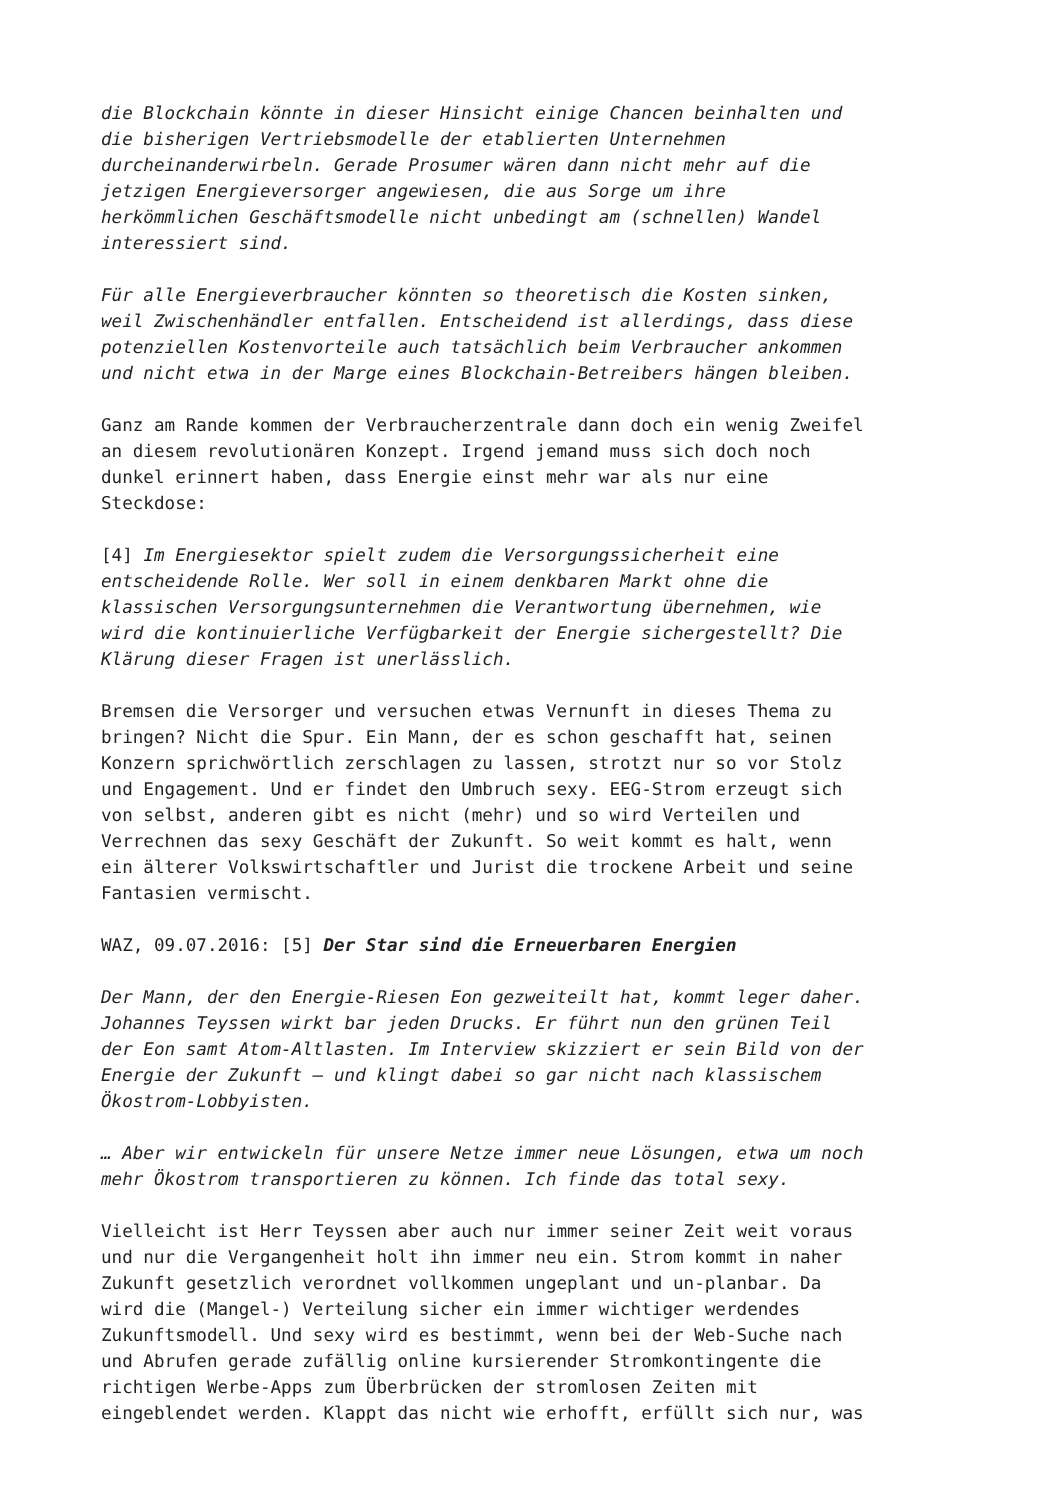die Blockchain könnte in dieser Hinsicht einige Chancen beinhalten und die bisherigen Vertriebsmodelle der etablierten Unternehmen durcheinanderwirbeln. Gerade Prosumer wären dann nicht mehr auf die jetzigen Energieversorger angewiesen, die aus Sorge um ihre herkömmlichen Geschäftsmodelle nicht unbedingt am (schnellen) Wandel interessiert sind.
Für alle Energieverbraucher könnten so theoretisch die Kosten sinken, weil Zwischenhändler entfallen. Entscheidend ist allerdings, dass diese potenziellen Kostenvorteile auch tatsächlich beim Verbraucher ankommen und nicht etwa in der Marge eines Blockchain-Betreibers hängen bleiben.
Ganz am Rande kommen der Verbraucherzentrale dann doch ein wenig Zweifel an diesem revolutionären Konzept. Irgend jemand muss sich doch noch dunkel erinnert haben, dass Energie einst mehr war als nur eine Steckdose:
[4] Im Energiesektor spielt zudem die Versorgungssicherheit eine entscheidende Rolle. Wer soll in einem denkbaren Markt ohne die klassischen Versorgungsunternehmen die Verantwortung übernehmen, wie wird die kontinuierliche Verfügbarkeit der Energie sichergestellt? Die Klärung dieser Fragen ist unerlässlich.
Bremsen die Versorger und versuchen etwas Vernunft in dieses Thema zu bringen? Nicht die Spur. Ein Mann, der es schon geschafft hat, seinen Konzern sprichwörtlich zerschlagen zu lassen, strotzt nur so vor Stolz und Engagement. Und er findet den Umbruch sexy. EEG-Strom erzeugt sich von selbst, anderen gibt es nicht (mehr) und so wird Verteilen und Verrechnen das sexy Geschäft der Zukunft. So weit kommt es halt, wenn ein älterer Volkswirtschaftler und Jurist die trockene Arbeit und seine Fantasien vermischt.
WAZ, 09.07.2016: [5] Der Star sind die Erneuerbaren Energien
Der Mann, der den Energie-Riesen Eon gezweiteilt hat, kommt leger daher. Johannes Teyssen wirkt bar jeden Drucks. Er führt nun den grünen Teil der Eon samt Atom-Altlasten. Im Interview skizziert er sein Bild von der Energie der Zukunft – und klingt dabei so gar nicht nach klassischem Ökostrom-Lobbyisten.
… Aber wir entwickeln für unsere Netze immer neue Lösungen, etwa um noch mehr Ökostrom transportieren zu können. Ich finde das total sexy.
Vielleicht ist Herr Teyssen aber auch nur immer seiner Zeit weit voraus und nur die Vergangenheit holt ihn immer neu ein. Strom kommt in naher Zukunft gesetzlich verordnet vollkommen ungeplant und un-planbar. Da wird die (Mangel-) Verteilung sicher ein immer wichtiger werdendes Zukunftsmodell. Und sexy wird es bestimmt, wenn bei der Web-Suche nach und Abrufen gerade zufällig online kursierender Stromkontingente die richtigen Werbe-Apps zum Überbrücken der stromlosen Zeiten mit eingeblendet werden. Klappt das nicht wie erhofft, erfüllt sich nur, was